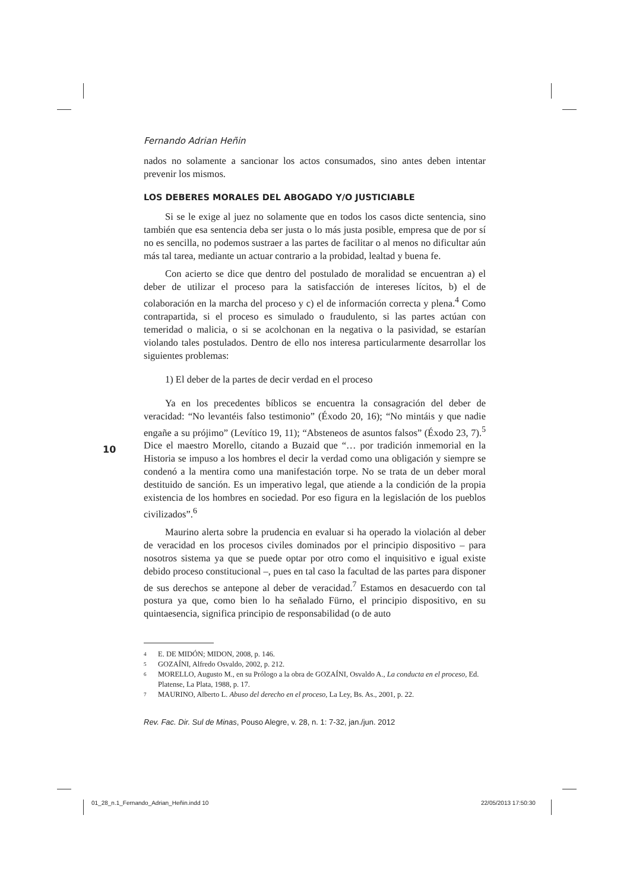10
Fernando Adrian Heñin
nados no solamente a sancionar los actos consumados, sino antes deben intentar prevenir los mismos.
LOS DEBERES MORALES DEL ABOGADO Y/O JUSTICIABLE
Si se le exige al juez no solamente que en todos los casos dicte sentencia, sino también que esa sentencia deba ser justa o lo más justa posible, empresa que de por sí no es sencilla, no podemos sustraer a las partes de facilitar o al menos no dificultar aún más tal tarea, mediante un actuar contrario a la probidad, lealtad y buena fe.
Con acierto se dice que dentro del postulado de moralidad se encuentran a) el deber de utilizar el proceso para la satisfacción de intereses lícitos, b) el de colaboración en la marcha del proceso y c) el de información correcta y plena.<sup>4</sup> Como contrapartida, si el proceso es simulado o fraudulento, si las partes actúan con temeridad o malicia, o si se acolchonan en la negativa o la pasividad, se estarían violando tales postulados. Dentro de ello nos interesa particularmente desarrollar los siguientes problemas:
1) El deber de la partes de decir verdad en el proceso
Ya en los precedentes bíblicos se encuentra la consagración del deber de veracidad: “No levantéis falso testimonio” (Éxodo 20, 16); “No mintáis y que nadie engañe a su prójimo” (Levítico 19, 11); “Absteneos de asuntos falsos” (Éxodo 23, 7).<sup>5</sup> Dice el maestro Morello, citando a Buzaid que “… por tradición inmemorial en la Historia se impuso a los hombres el decir la verdad como una obligación y siempre se condenó a la mentira como una manifestación torpe. No se trata de un deber moral destituido de sanción. Es un imperativo legal, que atiende a la condición de la propia existencia de los hombres en sociedad. Por eso figura en la legislación de los pueblos civilizados”.<sup>6</sup>
Maurino alerta sobre la prudencia en evaluar si ha operado la violación al deber de veracidad en los procesos civiles dominados por el principio dispositivo – para nosotros sistema ya que se puede optar por otro como el inquisitivo e igual existe debido proceso constitucional –, pues en tal caso la facultad de las partes para disponer de sus derechos se antepone al deber de veracidad.<sup>7</sup> Estamos en desacuerdo con tal postura ya que, como bien lo ha señalado Fürno, el principio dispositivo, en su quintaesencia, significa principio de responsabilidad (o de auto
4 E. DE MIDÓN; MIDON, 2008, p. 146.
5 GOZAÍNI, Alfredo Osvaldo, 2002, p. 212.
6 MORELLO, Augusto M., en su Prólogo a la obra de GOZAÍNI, Osvaldo A., La conducta en el proceso, Ed. Platense, La Plata, 1988, p. 17.
7 MAURINO, Alberto L. Abuso del derecho en el proceso, La Ley, Bs. As., 2001, p. 22.
Rev. Fac. Dir. Sul de Minas, Pouso Alegre, v. 28, n. 1: 7-32, jan./jun. 2012
01_28_n.1_Fernando_Adrian_Heñin.indd 10
22/05/2013 17:50:30